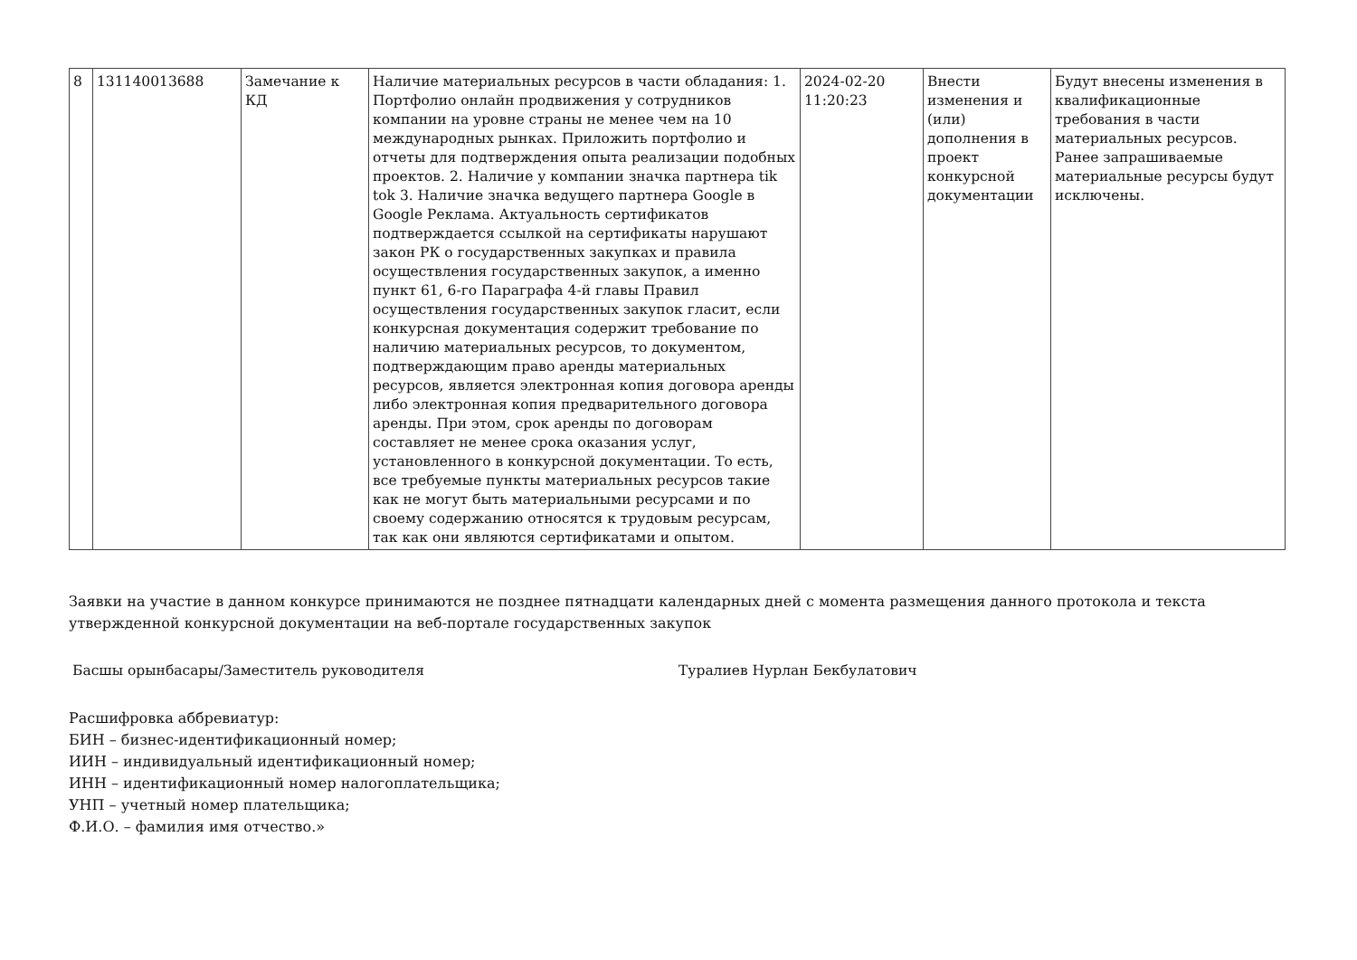| 8 | 131140013688 | Замечание к КД | Наличие материальных ресурсов в части обладания: 1. Портфолио онлайн продвижения у сотрудников компании на уровне страны не менее чем на 10 международных рынках. Приложить портфолио и отчеты для подтверждения опыта реализации подобных проектов. 2. Наличие у компании значка партнера tik tok 3. Наличие значка ведущего партнера Google в Google Реклама. Актуальность сертификатов подтверждается ссылкой на сертификаты нарушают закон РК о государственных закупках и правила осуществления государственных закупок, а именно пункт 61, 6-го Параграфа 4-й главы Правил осуществления государственных закупок гласит, если конкурсная документация содержит требование по наличию материальных ресурсов, то документом, подтверждающим право аренды материальных ресурсов, является электронная копия договора аренды либо электронная копия предварительного договора аренды. При этом, срок аренды по договорам составляет не менее срока оказания услуг, установленного в конкурсной документации. То есть, все требуемые пункты материальных ресурсов такие как не могут быть материальными ресурсами и по своему содержанию относятся к трудовым ресурсам, так как они являются сертификатами и опытом. | 2024-02-20 11:20:23 | Внести изменения и (или) дополнения в проект конкурсной документации | Будут внесены изменения в квалификационные требования в части материальных ресурсов. Ранее запрашиваемые материальные ресурсы будут исключены. |
Заявки на участие в данном конкурсе принимаются не позднее пятнадцати календарных дней с момента размещения данного протокола и текста утвержденной конкурсной документации на веб-портале государственных закупок
Басшы орынбасары/Заместитель руководителя Туралиев Нурлан Бекбулатович
Расшифровка аббревиатур:
БИН – бизнес-идентификационный номер;
ИИН – индивидуальный идентификационный номер;
ИНН – идентификационный номер налогоплательщика;
УНП – учетный номер плательщика;
Ф.И.О. – фамилия имя отчество.»